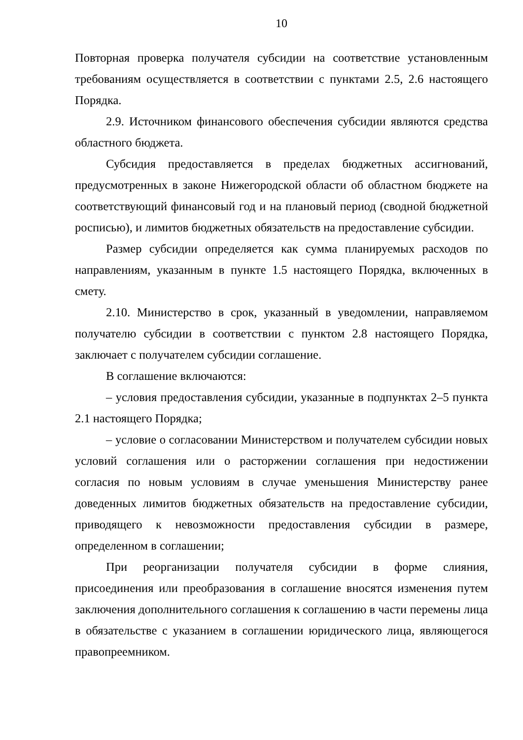10
Повторная проверка получателя субсидии на соответствие установленным требованиям осуществляется в соответствии с пунктами 2.5, 2.6 настоящего Порядка.
2.9. Источником финансового обеспечения субсидии являются средства областного бюджета.
Субсидия предоставляется в пределах бюджетных ассигнований, предусмотренных в законе Нижегородской области об областном бюджете на соответствующий финансовый год и на плановый период (сводной бюджетной росписью), и лимитов бюджетных обязательств на предоставление субсидии.
Размер субсидии определяется как сумма планируемых расходов по направлениям, указанным в пункте 1.5 настоящего Порядка, включенных в смету.
2.10. Министерство в срок, указанный в уведомлении, направляемом получателю субсидии в соответствии с пунктом 2.8 настоящего Порядка, заключает с получателем субсидии соглашение.
В соглашение включаются:
– условия предоставления субсидии, указанные в подпунктах 2–5 пункта 2.1 настоящего Порядка;
– условие о согласовании Министерством и получателем субсидии новых условий соглашения или о расторжении соглашения при недостижении согласия по новым условиям в случае уменьшения Министерству ранее доведенных лимитов бюджетных обязательств на предоставление субсидии, приводящего к невозможности предоставления субсидии в размере, определенном в соглашении;
При реорганизации получателя субсидии в форме слияния, присоединения или преобразования в соглашение вносятся изменения путем заключения дополнительного соглашения к соглашению в части перемены лица в обязательстве с указанием в соглашении юридического лица, являющегося правопреемником.